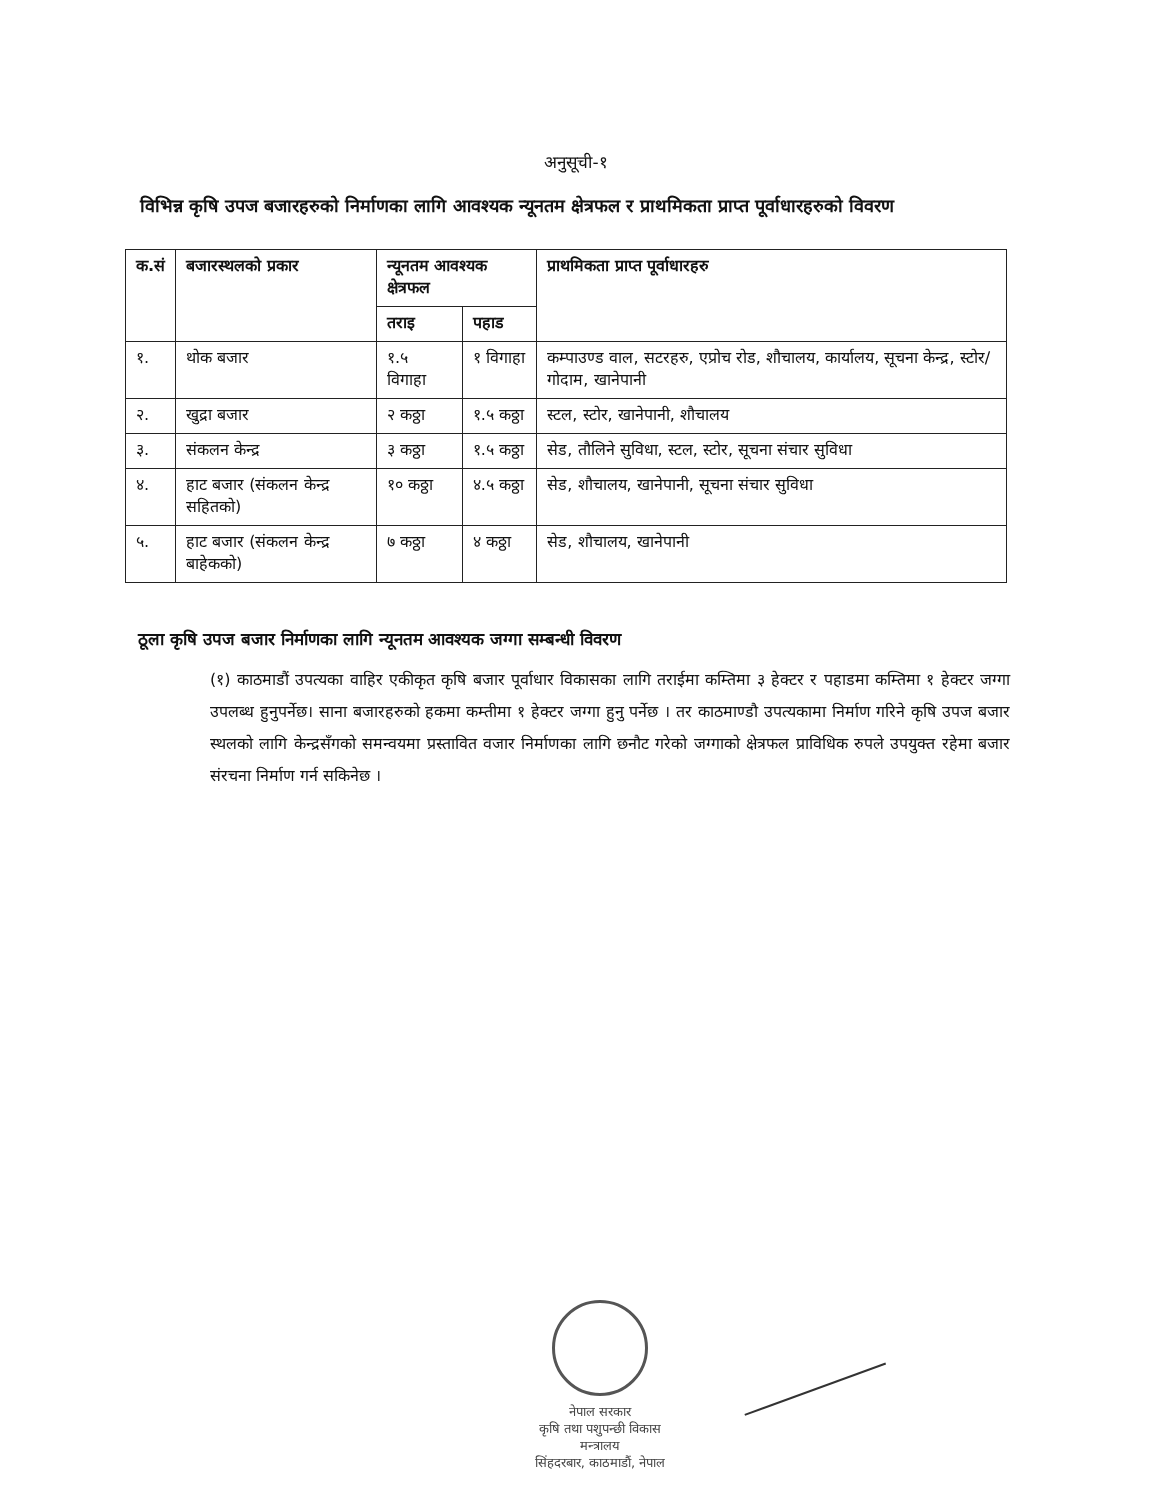अनुसूची-१
विभिन्न कृषि उपज बजारहरुको निर्माणका लागि आवश्यक न्यूनतम क्षेत्रफल र प्राथमिकता प्राप्त पूर्वाधारहरुको विवरण
| क.सं | बजारस्थलको प्रकार | न्यूनतम आवश्यक क्षेत्रफल | | प्राथमिकता प्राप्त पूर्वाधारहरु |
| --- | --- | --- | --- | --- |
| | | तराइ | पहाड | |
| १. | थोक बजार | १.५ विगाहा | १ विगाहा | कम्पाउण्ड वाल, सटरहरु, एप्रोच रोड, शौचालय, कार्यालय, सूचना केन्द्र, स्टोर/गोदाम, खानेपानी |
| २. | खुद्रा बजार | २ कठ्ठा | १.५ कठ्ठा | स्टल, स्टोर, खानेपानी, शौचालय |
| ३. | संकलन केन्द्र | ३ कठ्ठा | १.५ कठ्ठा | सेड, तौलिने सुविधा, स्टल, स्टोर, सूचना संचार सुविधा |
| ४. | हाट बजार (संकलन केन्द्र सहितको) | १० कठ्ठा | ४.५ कठ्ठा | सेड, शौचालय, खानेपानी, सूचना संचार सुविधा |
| ५. | हाट बजार (संकलन केन्द्र बाहेकको) | ७ कठ्ठा | ४ कठ्ठा | सेड, शौचालय, खानेपानी |
ठूला कृषि उपज बजार निर्माणका लागि न्यूनतम आवश्यक जग्गा सम्बन्धी विवरण
(१) काठमाडौं उपत्यका वाहिर एकीकृत कृषि बजार पूर्वाधार विकासका लागि तराईमा कम्तिमा ३ हेक्टर र पहाडमा कम्तिमा १ हेक्टर जग्गा उपलब्ध हुनुपर्नेछ। साना बजारहरुको हकमा कम्तीमा १ हेक्टर जग्गा हुनु पर्नेछ । तर काठमाण्डौ उपत्यकामा निर्माण गरिने कृषि उपज बजार स्थलको लागि केन्द्रसँगको समन्वयमा प्रस्तावित वजार निर्माणका लागि छनौट गरेको जग्गाको क्षेत्रफल प्राविधिक रुपले उपयुक्त रहेमा बजार संरचना निर्माण गर्न सकिनेछ ।
नेपाल सरकार
कृषि तथा पशुपन्छी विकास मन्त्रालय
सिंहदरबार, काठमाडौं, नेपाल